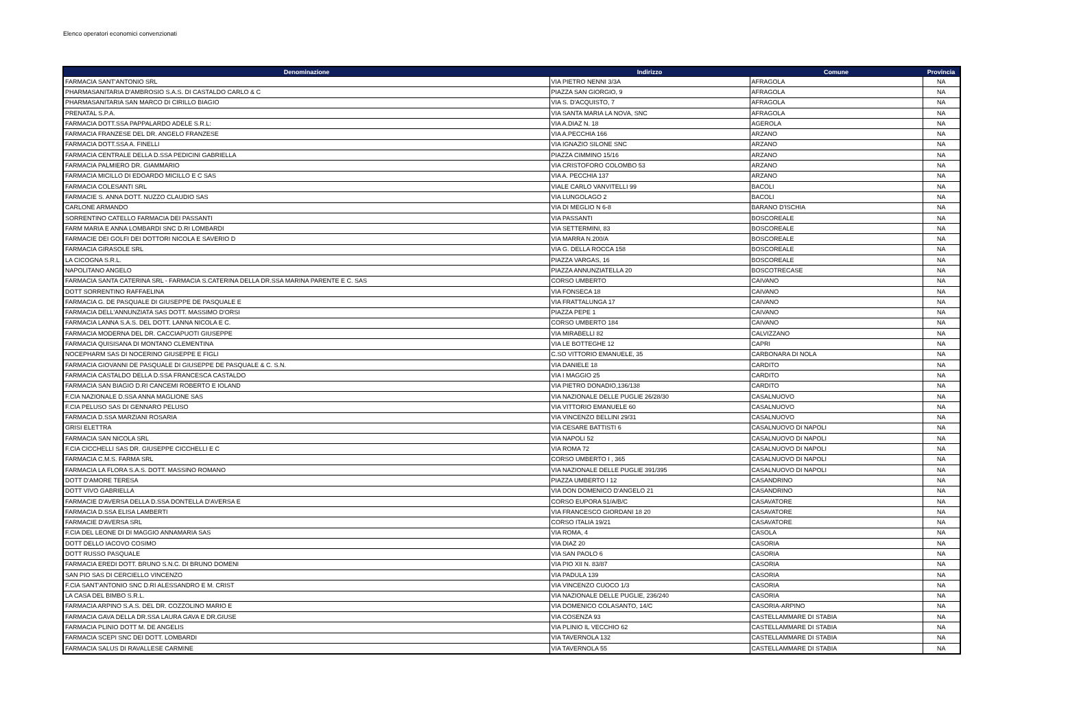Elenco operatori economici convenzionati
| Denominazione | Indirizzo | Comune | Provincia |
| --- | --- | --- | --- |
| FARMACIA SANT'ANTONIO SRL | VIA PIETRO NENNI 3/3A | AFRAGOLA | NA |
| PHARMASANITARIA D'AMBROSIO S.A.S. DI CASTALDO CARLO & C | PIAZZA SAN GIORGIO, 9 | AFRAGOLA | NA |
| PHARMASANITARIA SAN MARCO DI CIRILLO BIAGIO | VIA S. D'ACQUISTO, 7 | AFRAGOLA | NA |
| PRENATAL S.P.A. | VIA SANTA MARIA LA NOVA, SNC | AFRAGOLA | NA |
| FARMACIA DOTT.SSA PAPPALARDO ADELE S.R.L: | VIA A.DIAZ N. 18 | AGEROLA | NA |
| FARMACIA FRANZESE DEL DR. ANGELO FRANZESE | VIA A.PECCHIA 166 | ARZANO | NA |
| FARMACIA DOTT.SSA A. FINELLI | VIA IGNAZIO SILONE SNC | ARZANO | NA |
| FARMACIA CENTRALE DELLA D.SSA PEDICINI GABRIELLA | PIAZZA CIMMINO 15/16 | ARZANO | NA |
| FARMACIA PALMIERO DR. GIAMMARIO | VIA CRISTOFORO COLOMBO 53 | ARZANO | NA |
| FARMACIA MICILLO DI EDOARDO MICILLO E C SAS | VIA A. PECCHIA 137 | ARZANO | NA |
| FARMACIA COLESANTI SRL | VIALE CARLO VANVITELLI 99 | BACOLI | NA |
| FARMACIE S. ANNA DOTT. NUZZO CLAUDIO SAS | VIA LUNGOLAGO 2 | BACOLI | NA |
| CARLONE ARMANDO | VIA DI MEGLIO N 6-8 | BARANO D'ISCHIA | NA |
| SORRENTINO CATELLO FARMACIA DEI PASSANTI | VIA PASSANTI | BOSCOREALE | NA |
| FARM MARIA E ANNA LOMBARDI SNC D.RI LOMBARDI | VIA SETTERMINI, 83 | BOSCOREALE | NA |
| FARMACIE DEI GOLFI DEI DOTTORI NICOLA E SAVERIO D | VIA MARRA N.200/A | BOSCOREALE | NA |
| FARMACIA GIRASOLE SRL | VIA G. DELLA ROCCA 158 | BOSCOREALE | NA |
| LA CICOGNA S.R.L. | PIAZZA VARGAS, 16 | BOSCOREALE | NA |
| NAPOLITANO ANGELO | PIAZZA ANNUNZIATELLA 20 | BOSCOTRECASE | NA |
| FARMACIA SANTA CATERINA SRL - FARMACIA S.CATERINA DELLA DR.SSA MARINA PARENTE E C. SAS | CORSO UMBERTO | CAIVANO | NA |
| DOTT SORRENTINO RAFFAELINA | VIA FONSECA 18 | CAIVANO | NA |
| FARMACIA G. DE PASQUALE DI GIUSEPPE DE PASQUALE E | VIA FRATTALUNGA 17 | CAIVANO | NA |
| FARMACIA DELL'ANNUNZIATA SAS DOTT. MASSIMO D'ORSI | PIAZZA PEPE 1 | CAIVANO | NA |
| FARMACIA LANNA S.A.S. DEL DOTT. LANNA NICOLA E C. | CORSO UMBERTO 184 | CAIVANO | NA |
| FARMACIA MODERNA DEL DR. CACCIAPUOTI GIUSEPPE | VIA MIRABELLI 82 | CALVIZZANO | NA |
| FARMACIA QUISISANA DI MONTANO CLEMENTINA | VIA LE BOTTEGHE 12 | CAPRI | NA |
| NOCEPHARM SAS DI NOCERINO GIUSEPPE E FIGLI | C.SO VITTORIO EMANUELE, 35 | CARBONARA DI NOLA | NA |
| FARMACIA GIOVANNI DE PASQUALE DI GIUSEPPE DE PASQUALE & C. S.N. | VIA DANIELE 18 | CARDITO | NA |
| FARMACIA CASTALDO DELLA D.SSA FRANCESCA CASTALDO | VIA I MAGGIO 25 | CARDITO | NA |
| FARMACIA SAN BIAGIO D.RI CANCEMI ROBERTO E IOLAND | VIA PIETRO DONADIO,136/138 | CARDITO | NA |
| F.CIA NAZIONALE D.SSA ANNA MAGLIONE SAS | VIA NAZIONALE DELLE PUGLIE 26/28/30 | CASALNUOVO | NA |
| F.CIA PELUSO SAS DI GENNARO PELUSO | VIA VITTORIO EMANUELE 60 | CASALNUOVO | NA |
| FARMACIA D.SSA MARZIANI ROSARIA | VIA VINCENZO BELLINI 29/31 | CASALNUOVO | NA |
| GRISI ELETTRA | VIA CESARE BATTISTI 6 | CASALNUOVO DI NAPOLI | NA |
| FARMACIA SAN NICOLA SRL | VIA NAPOLI 52 | CASALNUOVO DI NAPOLI | NA |
| F.CIA CICCHELLI SAS DR. GIUSEPPE CICCHELLI E C | VIA ROMA 72 | CASALNUOVO DI NAPOLI | NA |
| FARMACIA C.M.S. FARMA SRL | CORSO UMBERTO I , 365 | CASALNUOVO DI NAPOLI | NA |
| FARMACIA LA FLORA S.A.S. DOTT. MASSINO ROMANO | VIA NAZIONALE DELLE PUGLIE 391/395 | CASALNUOVO DI NAPOLI | NA |
| DOTT D'AMORE TERESA | PIAZZA UMBERTO I 12 | CASANDRINO | NA |
| DOTT VIVO GABRIELLA | VIA DON DOMENICO D'ANGELO 21 | CASANDRINO | NA |
| FARMACIE D'AVERSA DELLA D.SSA DONTELLA D'AVERSA E | CORSO EUPORA 51/A/B/C | CASAVATORE | NA |
| FARMACIA D.SSA ELISA LAMBERTI | VIA FRANCESCO GIORDANI 18 20 | CASAVATORE | NA |
| FARMACIE D'AVERSA SRL | CORSO ITALIA 19/21 | CASAVATORE | NA |
| F.CIA DEL LEONE DI DI MAGGIO ANNAMARIA SAS | VIA ROMA, 4 | CASOLA | NA |
| DOTT DELLO IACOVO COSIMO | VIA DIAZ 20 | CASORIA | NA |
| DOTT RUSSO PASQUALE | VIA SAN PAOLO 6 | CASORIA | NA |
| FARMACIA EREDI DOTT. BRUNO S.N.C. DI BRUNO DOMENI | VIA PIO XII N. 83/87 | CASORIA | NA |
| SAN PIO SAS DI CERCIELLO VINCENZO | VIA PADULA 139 | CASORIA | NA |
| F.CIA SANT'ANTONIO SNC D.RI ALESSANDRO E M. CRIST | VIA VINCENZO CUOCO 1/3 | CASORIA | NA |
| LA CASA DEL BIMBO S.R.L. | VIA NAZIONALE DELLE PUGLIE, 236/240 | CASORIA | NA |
| FARMACIA ARPINO S.A.S. DEL DR. COZZOLINO MARIO E | VIA DOMENICO COLASANTO, 14/C | CASORIA-ARPINO | NA |
| FARMACIA GAVA DELLA DR.SSA LAURA GAVA E DR.GIUSE | VIA COSENZA 93 | CASTELLAMMARE DI STABIA | NA |
| FARMACIA PLINIO DOTT M. DE ANGELIS | VIA PLINIO IL VECCHIO 62 | CASTELLAMMARE DI STABIA | NA |
| FARMACIA SCEPI SNC DEI DOTT. LOMBARDI | VIA TAVERNOLA 132 | CASTELLAMMARE DI STABIA | NA |
| FARMACIA SALUS DI RAVALLESE CARMINE | VIA TAVERNOLA 55 | CASTELLAMMARE DI STABIA | NA |